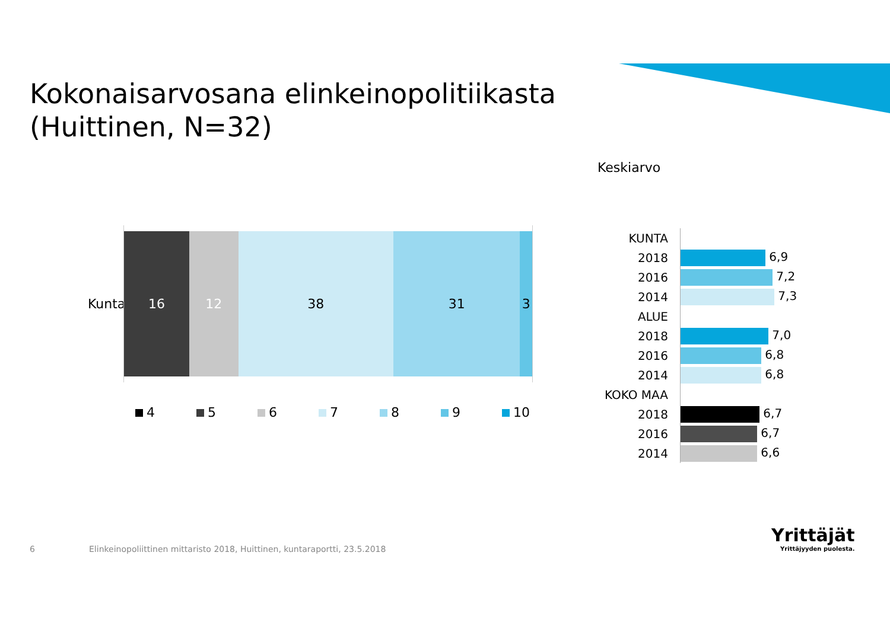Kokonaisarvosana elinkeinopolitiikasta
(Huittinen, N=32)
Keskiarvo
Kunta
16 12 38 31 3
4 5 6 7 8 9 10
| KUNTA | |
| 2018 | 6,9 |
| 2016 | 7,2 |
| 2014 | 7,3 |
| ALUE | |
| 2018 | 7,0 |
| 2016 | 6,8 |
| 2014 | 6,8 |
| KOKO MAA | |
| 2018 | 6,7 |
| 2016 | 6,7 |
| 2014 | 6,6 |
6
Elinkeinopoliittinen mittaristo 2018, Huittinen, kuntaraportti, 23.5.2018
Yrittäjät
Yrittäjyyden puolesta.